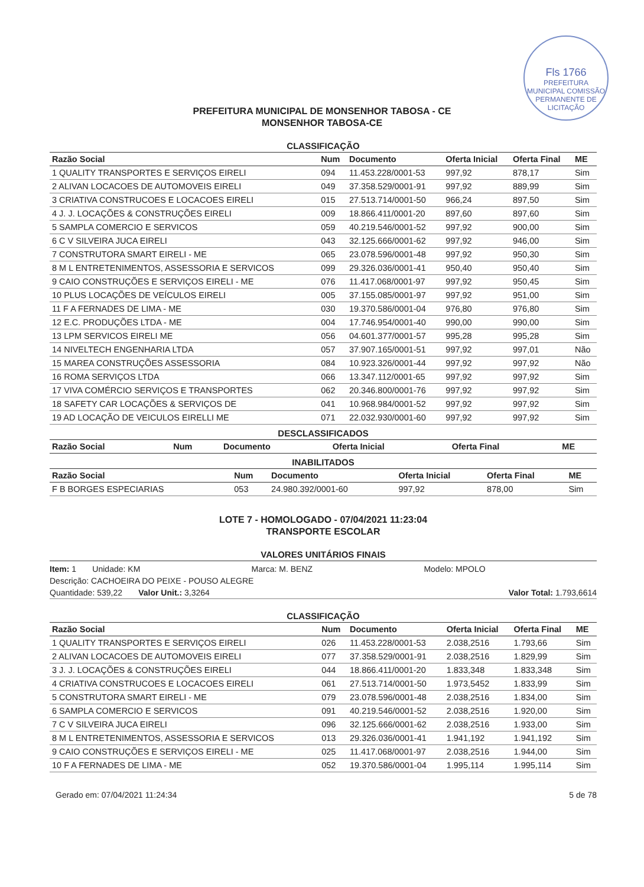Fls 1766
PREFEITURA MUNICIPAL COMISSÃO PERMANENTE DE LICITAÇÃO
PREFEITURA MUNICIPAL DE MONSENHOR TABOSA - CE
MONSENHOR TABOSA-CE
CLASSIFICAÇÃO
| Razão Social | Num | Documento | Oferta Inicial | Oferta Final | ME |
| --- | --- | --- | --- | --- | --- |
| 1 QUALITY TRANSPORTES E SERVIÇOS EIRELI | 094 | 11.453.228/0001-53 | 997,92 | 878,17 | Sim |
| 2 ALIVAN LOCACOES DE AUTOMOVEIS EIRELI | 049 | 37.358.529/0001-91 | 997,92 | 889,99 | Sim |
| 3 CRIATIVA CONSTRUCOES E LOCACOES EIRELI | 015 | 27.513.714/0001-50 | 966,24 | 897,50 | Sim |
| 4 J. J. LOCAÇÕES & CONSTRUÇÕES EIRELI | 009 | 18.866.411/0001-20 | 897,60 | 897,60 | Sim |
| 5 SAMPLA COMERCIO E SERVICOS | 059 | 40.219.546/0001-52 | 997,92 | 900,00 | Sim |
| 6 C V SILVEIRA JUCA EIRELI | 043 | 32.125.666/0001-62 | 997,92 | 946,00 | Sim |
| 7 CONSTRUTORA SMART EIRELI - ME | 065 | 23.078.596/0001-48 | 997,92 | 950,30 | Sim |
| 8 M L ENTRETENIMENTOS, ASSESSORIA E SERVICOS | 099 | 29.326.036/0001-41 | 950,40 | 950,40 | Sim |
| 9 CAIO CONSTRUÇÕES E SERVIÇOS EIRELI - ME | 076 | 11.417.068/0001-97 | 997,92 | 950,45 | Sim |
| 10 PLUS LOCAÇÕES DE VEÍCULOS EIRELI | 005 | 37.155.085/0001-97 | 997,92 | 951,00 | Sim |
| 11 F A FERNADES DE LIMA - ME | 030 | 19.370.586/0001-04 | 976,80 | 976,80 | Sim |
| 12 E.C. PRODUÇÕES LTDA - ME | 004 | 17.746.954/0001-40 | 990,00 | 990,00 | Sim |
| 13 LPM SERVICOS EIRELI ME | 056 | 04.601.377/0001-57 | 995,28 | 995,28 | Sim |
| 14 NIVELTECH ENGENHARIA LTDA | 057 | 37.907.165/0001-51 | 997,92 | 997,01 | Não |
| 15 MAREA CONSTRUÇÕES ASSESSORIA | 084 | 10.923.326/0001-44 | 997,92 | 997,92 | Não |
| 16 ROMA SERVIÇOS LTDA | 066 | 13.347.112/0001-65 | 997,92 | 997,92 | Sim |
| 17 VIVA COMÉRCIO SERVIÇOS E TRANSPORTES | 062 | 20.346.800/0001-76 | 997,92 | 997,92 | Sim |
| 18 SAFETY CAR LOCAÇÕES & SERVIÇOS DE | 041 | 10.968.984/0001-52 | 997,92 | 997,92 | Sim |
| 19 AD LOCAÇÃO DE VEICULOS EIRELLI ME | 071 | 22.032.930/0001-60 | 997,92 | 997,92 | Sim |
DESCLASSIFICADOS
| Razão Social | Num | Documento | Oferta Inicial | Oferta Final | ME |
| --- | --- | --- | --- | --- | --- |
INABILITADOS
| Razão Social | Num | Documento | Oferta Inicial | Oferta Final | ME |
| --- | --- | --- | --- | --- | --- |
| F B BORGES ESPECIARIAS | 053 | 24.980.392/0001-60 | 997,92 | 878,00 | Sim |
LOTE 7 - HOMOLOGADO - 07/04/2021 11:23:04
TRANSPORTE ESCOLAR
VALORES UNITÁRIOS FINAIS
Item: 1 Unidade: KM Marca: M. BENZ Modelo: MPOLO
Descrição: CACHOEIRA DO PEIXE - POUSO ALEGRE
Quantidade: 539,22 Valor Unit.: 3,3264 Valor Total: 1.793,6614
CLASSIFICAÇÃO
| Razão Social | Num | Documento | Oferta Inicial | Oferta Final | ME |
| --- | --- | --- | --- | --- | --- |
| 1 QUALITY TRANSPORTES E SERVIÇOS EIRELI | 026 | 11.453.228/0001-53 | 2.038,2516 | 1.793,66 | Sim |
| 2 ALIVAN LOCACOES DE AUTOMOVEIS EIRELI | 077 | 37.358.529/0001-91 | 2.038,2516 | 1.829,99 | Sim |
| 3 J. J. LOCAÇÕES & CONSTRUÇÕES EIRELI | 044 | 18.866.411/0001-20 | 1.833,348 | 1.833,348 | Sim |
| 4 CRIATIVA CONSTRUCOES E LOCACOES EIRELI | 061 | 27.513.714/0001-50 | 1.973,5452 | 1.833,99 | Sim |
| 5 CONSTRUTORA SMART EIRELI - ME | 079 | 23.078.596/0001-48 | 2.038,2516 | 1.834,00 | Sim |
| 6 SAMPLA COMERCIO E SERVICOS | 091 | 40.219.546/0001-52 | 2.038,2516 | 1.920,00 | Sim |
| 7 C V SILVEIRA JUCA EIRELI | 096 | 32.125.666/0001-62 | 2.038,2516 | 1.933,00 | Sim |
| 8 M L ENTRETENIMENTOS, ASSESSORIA E SERVICOS | 013 | 29.326.036/0001-41 | 1.941,192 | 1.941,192 | Sim |
| 9 CAIO CONSTRUÇÕES E SERVIÇOS EIRELI - ME | 025 | 11.417.068/0001-97 | 2.038,2516 | 1.944,00 | Sim |
| 10 F A FERNADES DE LIMA - ME | 052 | 19.370.586/0001-04 | 1.995,114 | 1.995,114 | Sim |
Gerado em: 07/04/2021 11:24:34 5 de 78